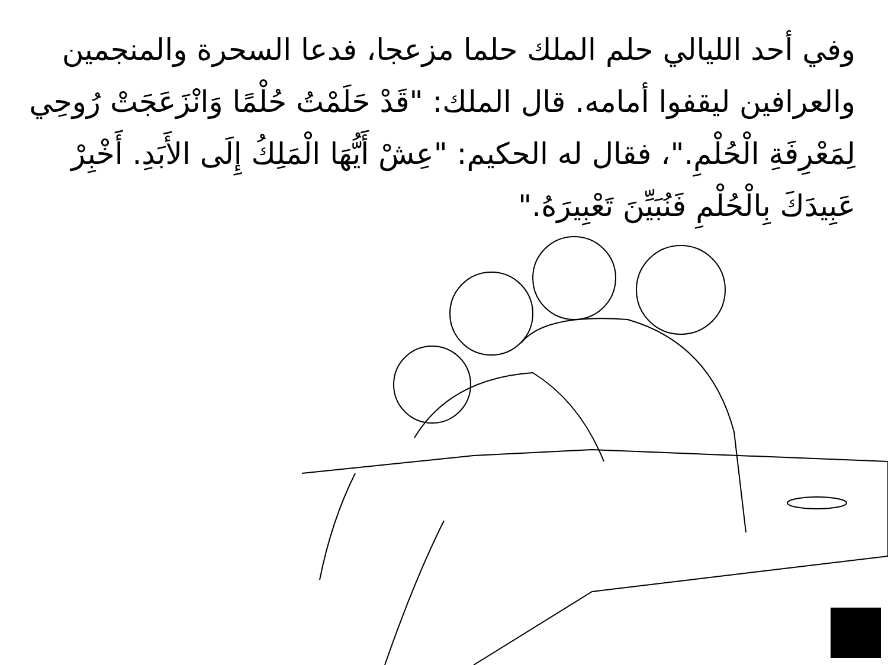وفي أحد الليالي حلم الملك حلما مزعجا، فدعا السحرة والمنجمين والعرافين ليقفوا أمامه. قال الملك: "قَدْ حَلَمْتُ حُلْمًا وَانْزَعَجَتْ رُوحِي لِمَعْرِفَةِ الْحُلْمِ."، فقال له الحكيم: "عِشْ أَيُّهَا الْمَلِكُ إِلَى الأَبَدِ. أَخْبِرْ عَبِيدَكَ بِالْحُلْمِ فَنُبَيِّنَ تَعْبِيرَهُ."